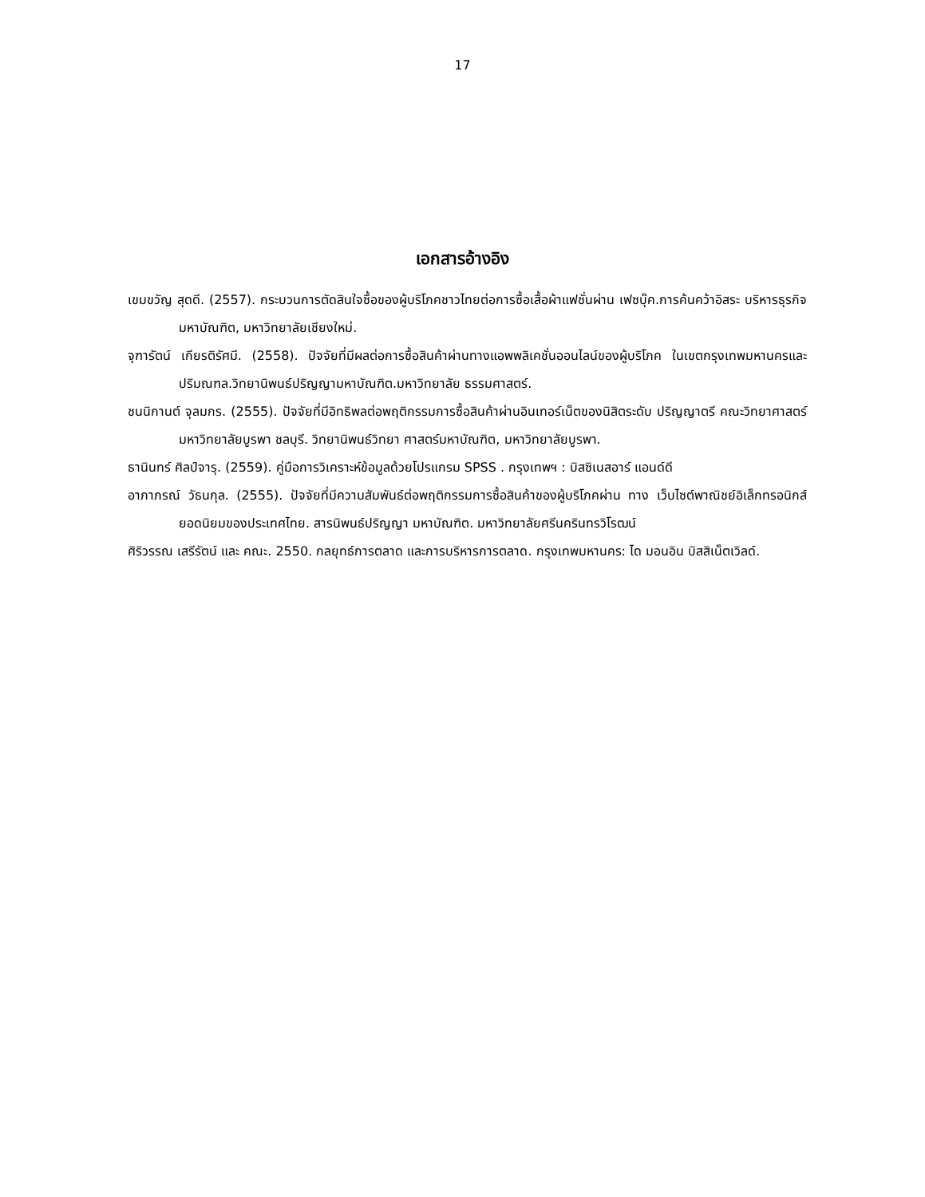17
เอกสารอ้างอิง
เขมขวัญ สุดดี. (2557). กระบวนการตัดสินใจซื้อของผู้บริโภคชาวไทยต่อการซื้อเสื้อผ้าแฟชั่นผ่าน เฟซบุ๊ค.การค้นคว้าอิสระ บริหารธุรกิจมหาบัณฑิต, มหาวิทยาลัยเชียงใหม่.
จุฑารัตน์ เกียรติรัศมี. (2558). ปัจจัยที่มีผลต่อการซื้อสินค้าผ่านทางแอพพลิเคชั่นออนไลน์ของผู้บริโภค ในเขตกรุงเทพมหานครและปริมณฑล.วิทยานิพนธ์ปริญญามหาบัณฑิต.มหาวิทยาลัย ธรรมศาสตร์.
ชนนิกานต์ จุลมกร. (2555). ปัจจัยที่มีอิทธิพลต่อพฤติกรรมการซื้อสินค้าผ่านอินเทอร์เน็ตของนิสิตระดับ ปริญญาตรี คณะวิทยาศาสตร์มหาวิทยาลัยบูรพา ชลบุรี. วิทยานิพนธ์วิทยา ศาสตร์มหาบัณฑิต, มหาวิทยาลัยบูรพา.
ธานินทร์ ศิลป์จารุ. (2559). คู่มือการวิเคราะห์ข้อมูลด้วยโปรแกรม SPSS . กรุงเทพฯ : บิสซิเนสอาร์ แอนด์ดี
อาภาภรณ์ วัธนกุล. (2555). ปัจจัยที่มีความสัมพันธ์ต่อพฤติกรรมการซื้อสินค้าของผู้บริโภคผ่าน ทาง เว็บไซต์พาณิชย์อิเล็กทรอนิกส์ยอดนิยมของประเทศไทย. สารนิพนธ์ปริญญา มหาบัณฑิต. มหาวิทยาลัยศรีนครินทรวิโรฒน์
ศิริวรรณ เสรีรัตน์ และ คณะ. 2550. กลยุทธ์การตลาด และการบริหารการตลาด. กรุงเทพมหานคร: ได มอนอิน บิสสิเน็ตเวิลด์.